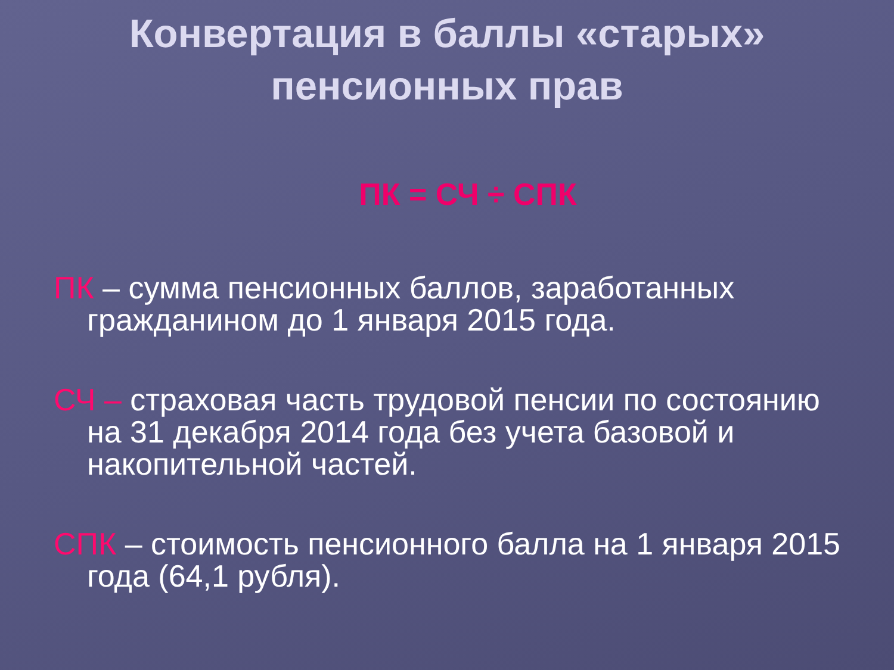Конвертация в баллы «старых»
пенсионных прав
ПК = СЧ ÷ СПК
ПК – сумма пенсионных баллов, заработанных гражданином до 1 января 2015 года.
СЧ – страховая часть трудовой пенсии по состоянию на 31 декабря 2014 года без учета базовой и накопительной частей.
СПК – стоимость пенсионного балла на 1 января 2015 года (64,1 рубля).